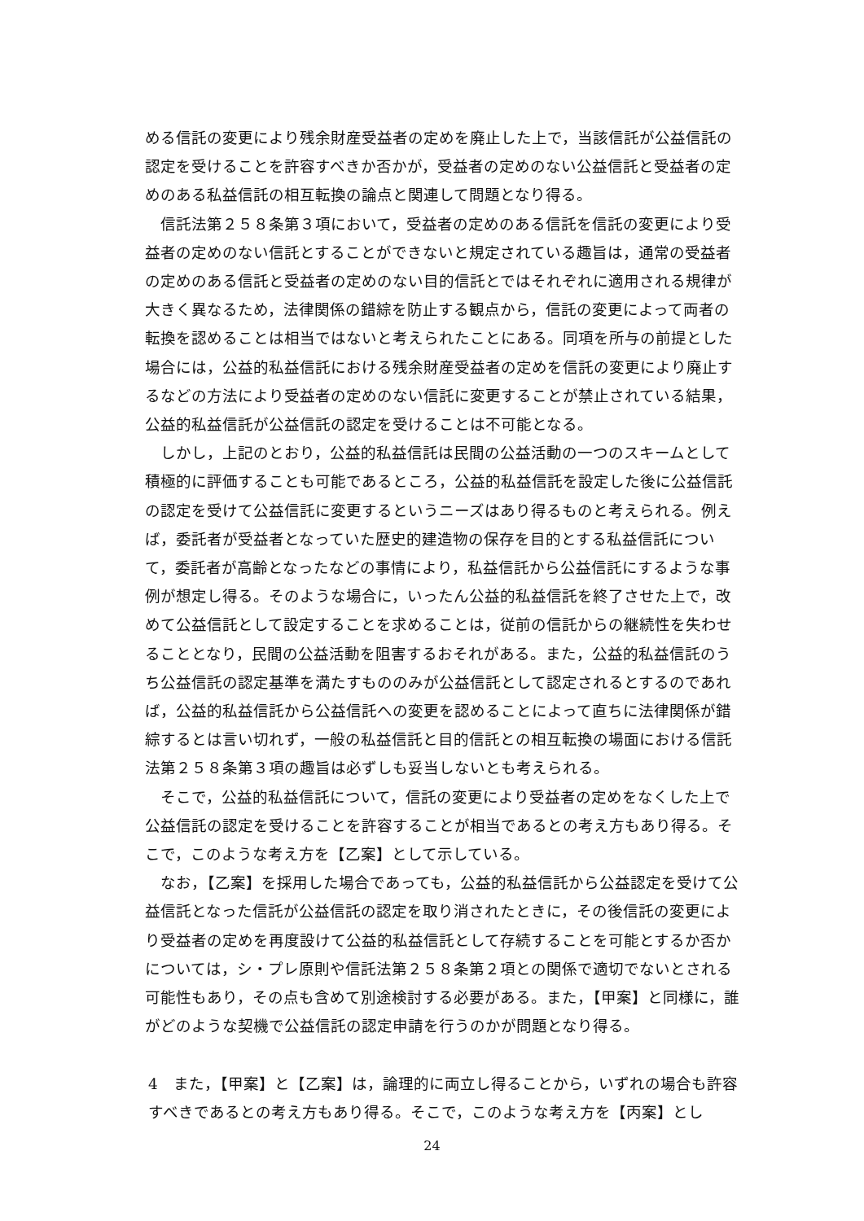める信託の変更により残余財産受益者の定めを廃止した上で，当該信託が公益信託の認定を受けることを許容すべきか否かが，受益者の定めのない公益信託と受益者の定めのある私益信託の相互転換の論点と関連して問題となり得る。
信託法第２５８条第３項において，受益者の定めのある信託を信託の変更により受益者の定めのない信託とすることができないと規定されている趣旨は，通常の受益者の定めのある信託と受益者の定めのない目的信託とではそれぞれに適用される規律が大きく異なるため，法律関係の錯綜を防止する観点から，信託の変更によって両者の転換を認めることは相当ではないと考えられたことにある。同項を所与の前提とした場合には，公益的私益信託における残余財産受益者の定めを信託の変更により廃止するなどの方法により受益者の定めのない信託に変更することが禁止されている結果，公益的私益信託が公益信託の認定を受けることは不可能となる。
しかし，上記のとおり，公益的私益信託は民間の公益活動の一つのスキームとして積極的に評価することも可能であるところ，公益的私益信託を設定した後に公益信託の認定を受けて公益信託に変更するというニーズはあり得るものと考えられる。例えば，委託者が受益者となっていた歴史的建造物の保存を目的とする私益信託について，委託者が高齢となったなどの事情により，私益信託から公益信託にするような事例が想定し得る。そのような場合に，いったん公益的私益信託を終了させた上で，改めて公益信託として設定することを求めることは，従前の信託からの継続性を失わせることとなり，民間の公益活動を阻害するおそれがある。また，公益的私益信託のうち公益信託の認定基準を満たすもののみが公益信託として認定されるとするのであれば，公益的私益信託から公益信託への変更を認めることによって直ちに法律関係が錯綜するとは言い切れず，一般の私益信託と目的信託との相互転換の場面における信託法第２５８条第３項の趣旨は必ずしも妥当しないとも考えられる。
そこで，公益的私益信託について，信託の変更により受益者の定めをなくした上で公益信託の認定を受けることを許容することが相当であるとの考え方もあり得る。そこで，このような考え方を【乙案】として示している。
なお，【乙案】を採用した場合であっても，公益的私益信託から公益認定を受けて公益信託となった信託が公益信託の認定を取り消されたときに，その後信託の変更により受益者の定めを再度設けて公益的私益信託として存続することを可能とするか否かについては，シ・プレ原則や信託法第２５８条第２項との関係で適切でないとされる可能性もあり，その点も含めて別途検討する必要がある。また，【甲案】と同様に，誰がどのような契機で公益信託の認定申請を行うのかが問題となり得る。
4　また，【甲案】と【乙案】は，論理的に両立し得ることから，いずれの場合も許容すべきであるとの考え方もあり得る。そこで，このような考え方を【丙案】とし
24